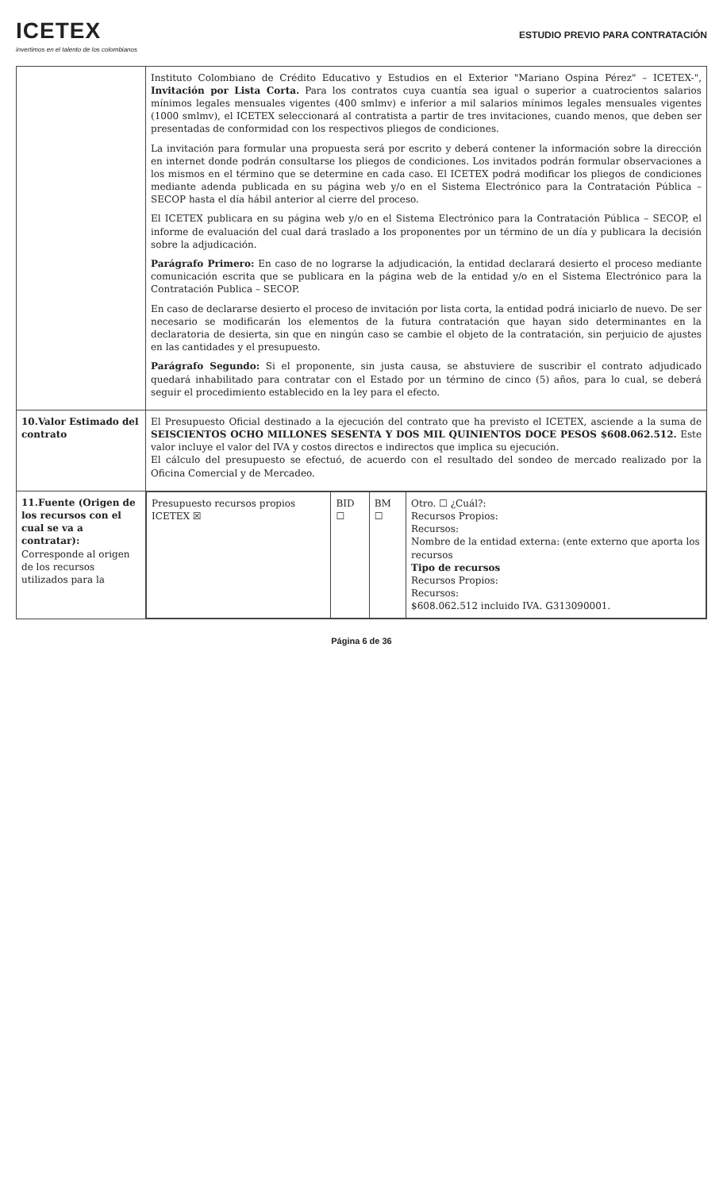ICETEX
invertimos en el talento de los colombianos
ESTUDIO PREVIO PARA CONTRATACIÓN
| | Instituto Colombiano de Crédito Educativo y Estudios en el Exterior "Mariano Ospina Pérez" – ICETEX-", Invitación por Lista Corta. Para los contratos cuya cuantía sea igual o superior a cuatrocientos salarios mínimos legales mensuales vigentes (400 smlmv) e inferior a mil salarios mínimos legales mensuales vigentes (1000 smlmv), el ICETEX seleccionará al contratista a partir de tres invitaciones, cuando menos, que deben ser presentadas de conformidad con los respectivos pliegos de condiciones. La invitación para formular una propuesta será por escrito y deberá contener la información sobre la dirección en internet donde podrán consultarse los pliegos de condiciones. Los invitados podrán formular observaciones a los mismos en el término que se determine en cada caso. El ICETEX podrá modificar los pliegos de condiciones mediante adenda publicada en su página web y/o en el Sistema Electrónico para la Contratación Pública – SECOP hasta el día hábil anterior al cierre del proceso. El ICETEX publicara en su página web y/o en el Sistema Electrónico para la Contratación Pública – SECOP, el informe de evaluación del cual dará traslado a los proponentes por un término de un día y publicara la decisión sobre la adjudicación. Parágrafo Primero: En caso de no lograrse la adjudicación, la entidad declarará desierto el proceso mediante comunicación escrita que se publicara en la página web de la entidad y/o en el Sistema Electrónico para la Contratación Publica – SECOP. En caso de declararse desierto el proceso de invitación por lista corta, la entidad podrá iniciarlo de nuevo. De ser necesario se modificarán los elementos de la futura contratación que hayan sido determinantes en la declaratoria de desierta, sin que en ningún caso se cambie el objeto de la contratación, sin perjuicio de ajustes en las cantidades y el presupuesto. Parágrafo Segundo: Si el proponente, sin justa causa, se abstuviere de suscribir el contrato adjudicado quedará inhabilitado para contratar con el Estado por un término de cinco (5) años, para lo cual, se deberá seguir el procedimiento establecido en la ley para el efecto. |
| 10.Valor Estimado del contrato | El Presupuesto Oficial destinado a la ejecución del contrato que ha previsto el ICETEX, asciende a la suma de SEISCIENTOS OCHO MILLONES SESENTA Y DOS MIL QUINIENTOS DOCE PESOS $608.062.512. Este valor incluye el valor del IVA y costos directos e indirectos que implica su ejecución. El cálculo del presupuesto se efectuó, de acuerdo con el resultado del sondeo de mercado realizado por la Oficina Comercial y de Mercadeo. |
| 11.Fuente (Origen de los recursos con el cual se va a contratar): Corresponde al origen de los recursos utilizados para la | / Presupuesto recursos propios ICETEX ☒ / BID ☐ / BM ☐ / Otro. ☐ ¿Cuál?: Recursos Propios: Recursos: Nombre de la entidad externa: (ente externo que aporta los recursos Tipo de recursos Recursos Propios: Recursos: $608.062.512 incluido IVA. G313090001. / |
Página 6 de 36